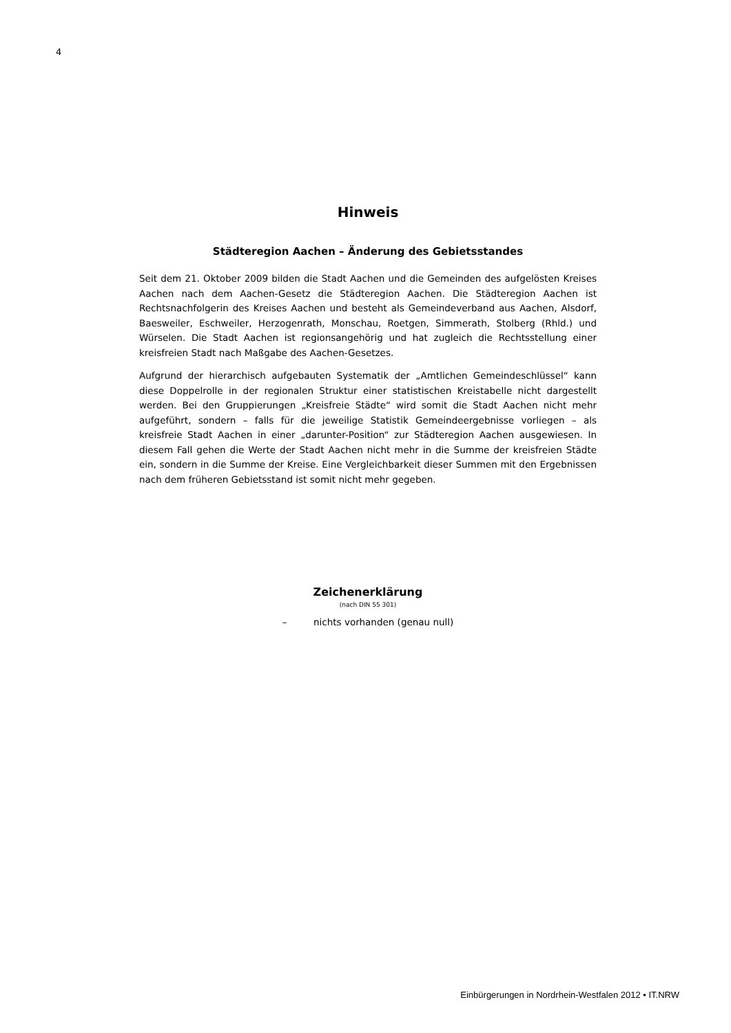4
Hinweis
Städteregion Aachen – Änderung des Gebietsstandes
Seit dem 21. Oktober 2009 bilden die Stadt Aachen und die Gemeinden des aufgelösten Kreises Aachen nach dem Aachen-Gesetz die Städteregion Aachen. Die Städteregion Aachen ist Rechtsnachfolgerin des Kreises Aachen und besteht als Gemeindeverband aus Aachen, Alsdorf, Baesweiler, Eschweiler, Herzogenrath, Monschau, Roetgen, Simmerath, Stolberg (Rhld.) und Würselen. Die Stadt Aachen ist regionsangehörig und hat zugleich die Rechtsstellung einer kreisfreien Stadt nach Maßgabe des Aachen-Gesetzes.
Aufgrund der hierarchisch aufgebauten Systematik der „Amtlichen Gemeindeschlüssel“ kann diese Doppelrolle in der regionalen Struktur einer statistischen Kreistabelle nicht dargestellt werden. Bei den Gruppierungen „Kreisfreie Städte“ wird somit die Stadt Aachen nicht mehr aufgeführt, sondern – falls für die jeweilige Statistik Gemeinde­ergebnisse vorliegen – als kreisfreie Stadt Aachen in einer „darunter-Position“ zur Städ­teregion Aachen ausgewiesen. In diesem Fall gehen die Werte der Stadt Aachen nicht mehr in die Summe der kreisfreien Städte ein, sondern in die Summe der Kreise. Eine Vergleichbarkeit dieser Summen mit den Ergebnissen nach dem früheren Gebietsstand ist somit nicht mehr gegeben.
Zeichenerklärung
(nach DIN 55 301)
– nichts vorhanden (genau null)
Einbürgerungen in Nordrhein-Westfalen 2012 • IT.NRW